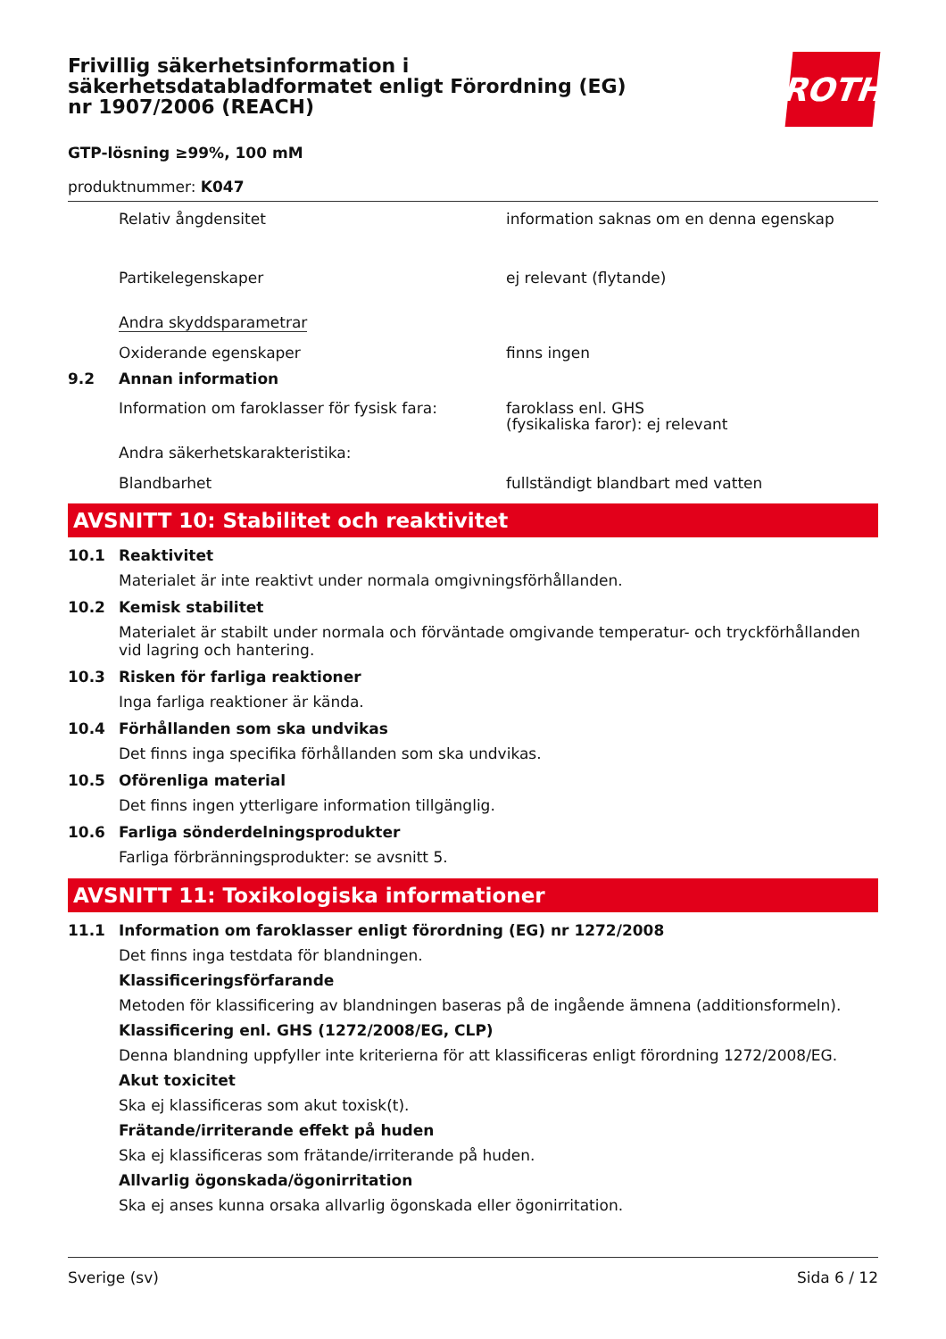ROTH
Frivillig säkerhetsinformation i säkerhetsdatabladformatet enligt Förordning (EG) nr 1907/2006 (REACH)
GTP-lösning ≥99%, 100 mM
produktnummer: K047
Relativ ångdensitet information saknas om en denna egenskap
Partikelegenskaper ej relevant (flytande)
Andra skyddsparametrar
Oxiderande egenskaper finns ingen
9.2 Annan information
Information om faroklasser för fysisk fara:
faroklass enl. GHS
(fysikaliska faror): ej relevant
Andra säkerhetskarakteristika:
Blandbarhet fullständigt blandbart med vatten
AVSNITT 10: Stabilitet och reaktivitet
10.1 Reaktivitet
Materialet är inte reaktivt under normala omgivningsförhållanden.
10.2 Kemisk stabilitet
Materialet är stabilt under normala och förväntade omgivande temperatur- och tryckförhållanden vid lagring och hantering.
10.3 Risken för farliga reaktioner
Inga farliga reaktioner är kända.
10.4 Förhållanden som ska undvikas
Det finns inga specifika förhållanden som ska undvikas.
10.5 Oförenliga material
Det finns ingen ytterligare information tillgänglig.
10.6 Farliga sönderdelningsprodukter
Farliga förbränningsprodukter: se avsnitt 5.
AVSNITT 11: Toxikologiska informationer
11.1 Information om faroklasser enligt förordning (EG) nr 1272/2008
Det finns inga testdata för blandningen.
Klassificeringsförfarande
Metoden för klassificering av blandningen baseras på de ingående ämnena (additionsformeln).
Klassificering enl. GHS (1272/2008/EG, CLP)
Denna blandning uppfyller inte kriterierna för att klassificeras enligt förordning 1272/2008/EG.
Akut toxicitet
Ska ej klassificeras som akut toxisk(t).
Frätande/irriterande effekt på huden
Ska ej klassificeras som frätande/irriterande på huden.
Allvarlig ögonskada/ögonirritation
Ska ej anses kunna orsaka allvarlig ögonskada eller ögonirritation.
Sverige (sv) Sida 6 / 12